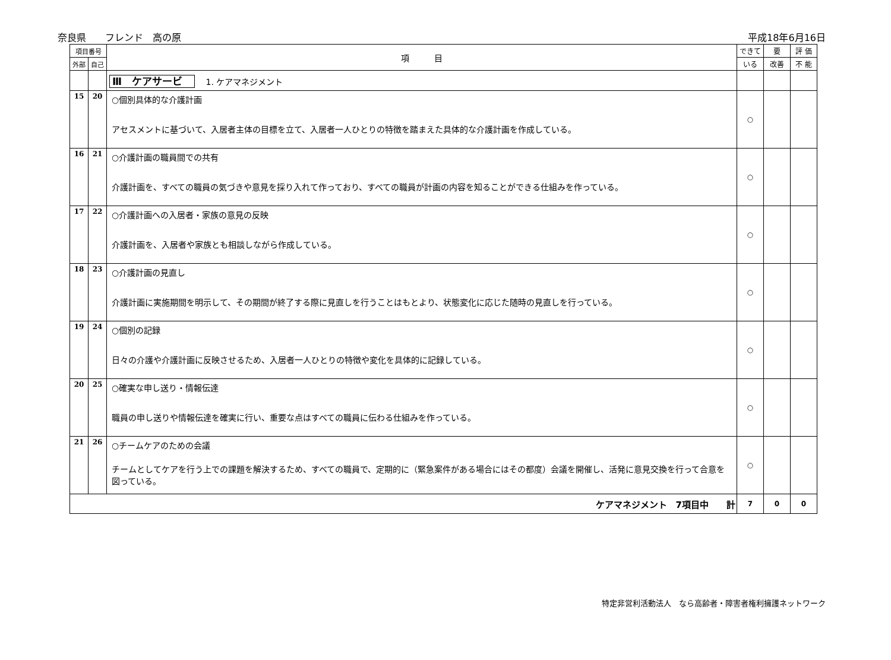奈良県　　フレンド　高の原 平成18年6月16日
| 項目番号 | | 項 目 | できて | 要 | 評 価 |
| --- | --- | --- | --- | --- | --- |
| 外部 | 自己 | | いる | 改善 | 不 能 |
| | | Ⅲ ケアサービ 1. ケアマネジメント | | | |
| 15 | 20 | ○個別具体的な介護計画 アセスメントに基づいて、入居者主体の目標を立て、入居者一人ひとりの特徴を踏まえた具体的な介護計画を作成している。 | ○ | | |
| 16 | 21 | ○介護計画の職員間での共有 介護計画を、すべての職員の気づきや意見を採り入れて作っており、すべての職員が計画の内容を知ることができる仕組みを作っている。 | ○ | | |
| 17 | 22 | ○介護計画への入居者・家族の意見の反映 介護計画を、入居者や家族とも相談しながら作成している。 | ○ | | |
| 18 | 23 | ○介護計画の見直し 介護計画に実施期間を明示して、その期間が終了する際に見直しを行うことはもとより、状態変化に応じた随時の見直しを行っている。 | ○ | | |
| 19 | 24 | ○個別の記録 日々の介護や介護計画に反映させるため、入居者一人ひとりの特徴や変化を具体的に記録している。 | ○ | | |
| 20 | 25 | ○確実な申し送り・情報伝達 職員の申し送りや情報伝達を確実に行い、重要な点はすべての職員に伝わる仕組みを作っている。 | ○ | | |
| 21 | 26 | ○チームケアのための会議 チームとしてケアを行う上での課題を解決するため、すべての職員で、定期的に（緊急案件がある場合にはその都度）会議を開催し、活発に意見交換を行って合意を図っている。 | ○ | | |
| ケアマネジメント 7項目中 計 | | | 7 | 0 | 0 |
特定非営利活動法人　なら高齢者・障害者権利擁護ネットワーク